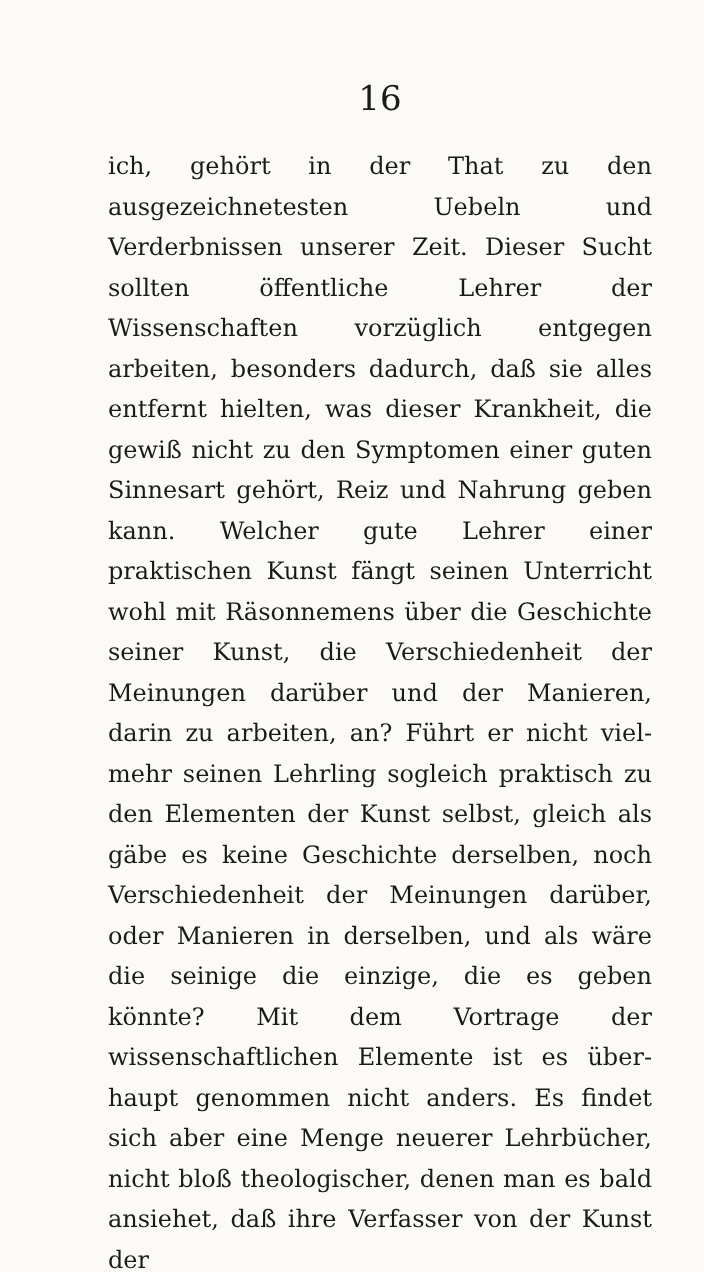16
ich, gehört in der That zu den ausgezeichnete­sten Uebeln und Verderbnissen unserer Zeit. Dieser Sucht sollten öffentliche Lehrer der Wissenschaften vorzüglich entgegen arbeiten, besonders dadurch, daß sie alles entfernt hiel­ten, was dieser Krankheit, die gewiß nicht zu den Symptomen einer guten Sinnesart gehört, Reiz und Nahrung geben kann. Welcher gute Lehrer einer praktischen Kunst fängt seinen Unterricht wohl mit Räsonnemens über die Geschichte seiner Kunst, die Verschiedenheit der Meinungen darüber und der Manieren, darin zu arbeiten, an? Führt er nicht viel­mehr seinen Lehrling sogleich praktisch zu den Elementen der Kunst selbst, gleich als gäbe es keine Geschichte derselben, noch Verschieden­heit der Meinungen darüber, oder Manieren in derselben, und als wäre die seinige die ein­zige, die es geben könnte? Mit dem Vor­trage der wissenschaftlichen Elemente ist es über­haupt genommen nicht anders. Es findet sich aber eine Menge neuerer Lehrbücher, nicht bloß theologischer, denen man es bald ansie­het, daß ihre Verfasser von der Kunst der